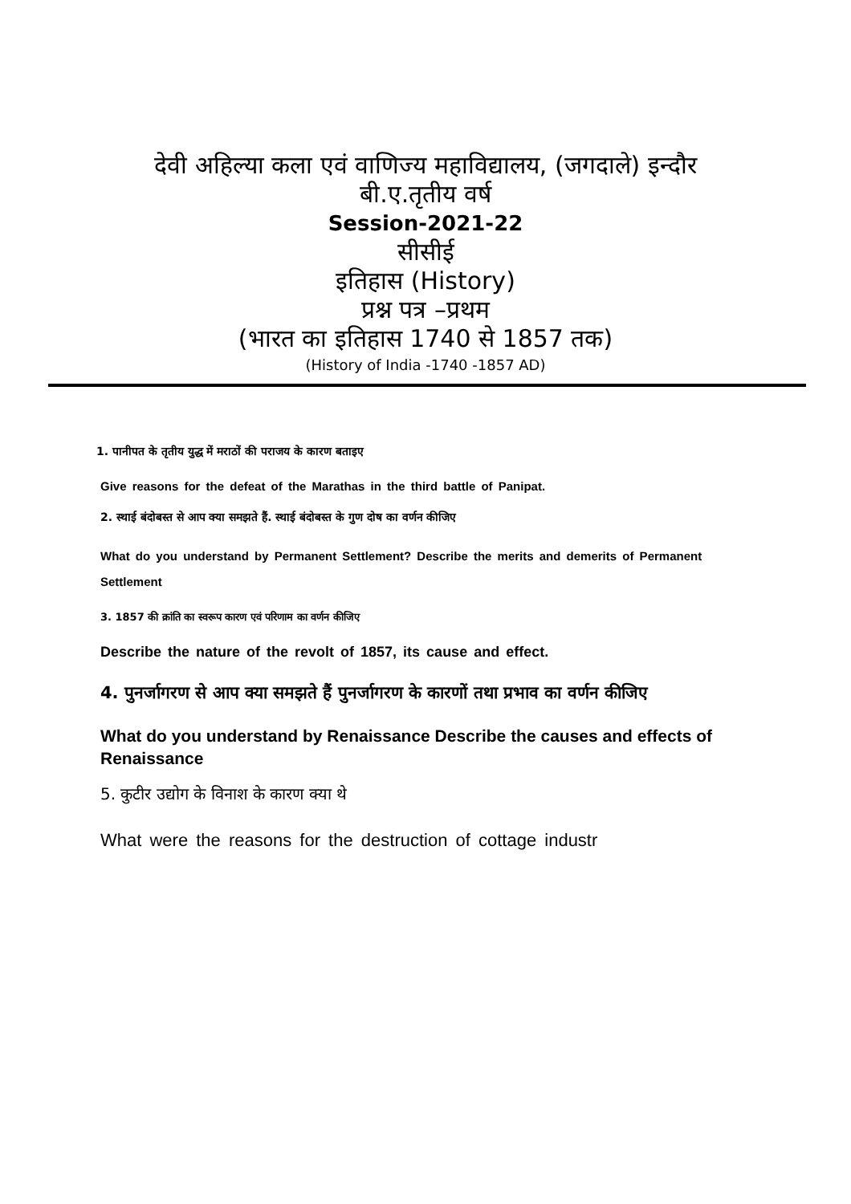देवी अहिल्या कला एवं वाणिज्य महाविद्यालय, (जगदाले) इन्दौर
बी.ए.तृतीय वर्ष
Session-2021-22
सीसीई
इतिहास (History)
प्रश्न पत्र –प्रथम
(भारत का इतिहास 1740 से 1857 तक)
(History of India -1740 -1857 AD)
1. पानीपत के तृतीय युद्ध में मराठों की पराजय के कारण बताइए
Give reasons for the defeat of the Marathas in the third battle of Panipat.
2. स्थाई बंदोबस्त से आप क्या समझते हैं. स्थाई बंदोबस्त के गुण दोष का वर्णन कीजिए
What do you understand by Permanent Settlement? Describe the merits and demerits of Permanent Settlement
3. 1857 की क्रांति का स्वरूप कारण एवं परिणाम का वर्णन कीजिए
Describe the nature of the revolt of 1857, its cause and effect.
4. पुनर्जागरण से आप क्या समझते हैं पुनर्जागरण के कारणों तथा प्रभाव का वर्णन कीजिए
What do you understand by Renaissance Describe the causes and effects of Renaissance
5. कुटीर उद्योग के विनाश के कारण क्या थे
What were the reasons for the destruction of cottage industr